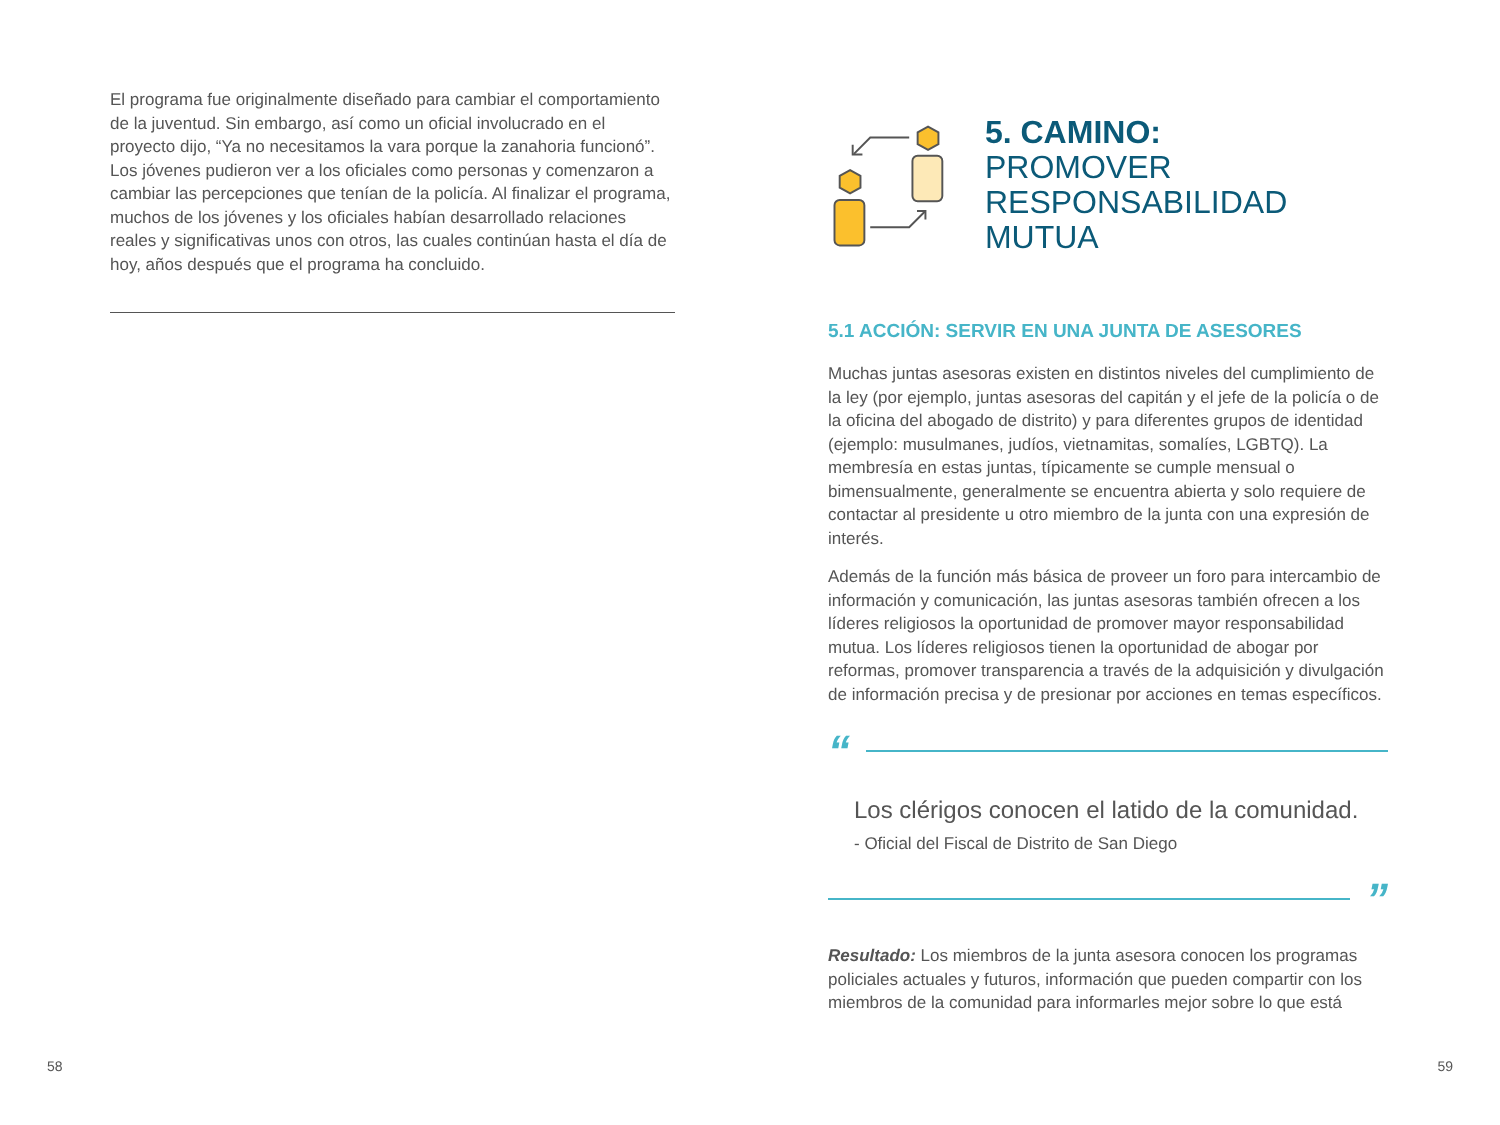El programa fue originalmente diseñado para cambiar el comportamiento de la juventud. Sin embargo, así como un oficial involucrado en el proyecto dijo, “Ya no necesitamos la vara porque la zanahoria funcionó”. Los jóvenes pudieron ver a los oficiales como personas y comenzaron a cambiar las percepciones que tenían de la policía. Al finalizar el programa, muchos de los jóvenes y los oficiales habían desarrollado relaciones reales y significativas unos con otros, las cuales continúan hasta el día de hoy, años después que el programa ha concluido.
58
5. CAMINO:
PROMOVER RESPONSABILIDAD MUTUA
5.1 ACCIÓN: SERVIR EN UNA JUNTA DE ASESORES
Muchas juntas asesoras existen en distintos niveles del cumplimiento de la ley (por ejemplo, juntas asesoras del capitán y el jefe de la policía o de la oficina del abogado de distrito) y para diferentes grupos de identidad (ejemplo: musulmanes, judíos, vietnamitas, somalíes, LGBTQ). La membresía en estas juntas, típicamente se cumple mensual o bimensualmente, generalmente se encuentra abierta y solo requiere de contactar al presidente u otro miembro de la junta con una expresión de interés.
Además de la función más básica de proveer un foro para intercambio de información y comunicación, las juntas asesoras también ofrecen a los líderes religiosos la oportunidad de promover mayor responsabilidad mutua. Los líderes religiosos tienen la oportunidad de abogar por reformas, promover transparencia a través de la adquisición y divulgación de información precisa y de presionar por acciones en temas específicos.
“
Los clérigos conocen el latido de la comunidad.
- Oficial del Fiscal de Distrito de San Diego
”
Resultado: Los miembros de la junta asesora conocen los programas policiales actuales y futuros, información que pueden compartir con los miembros de la comunidad para informarles mejor sobre lo que está
59